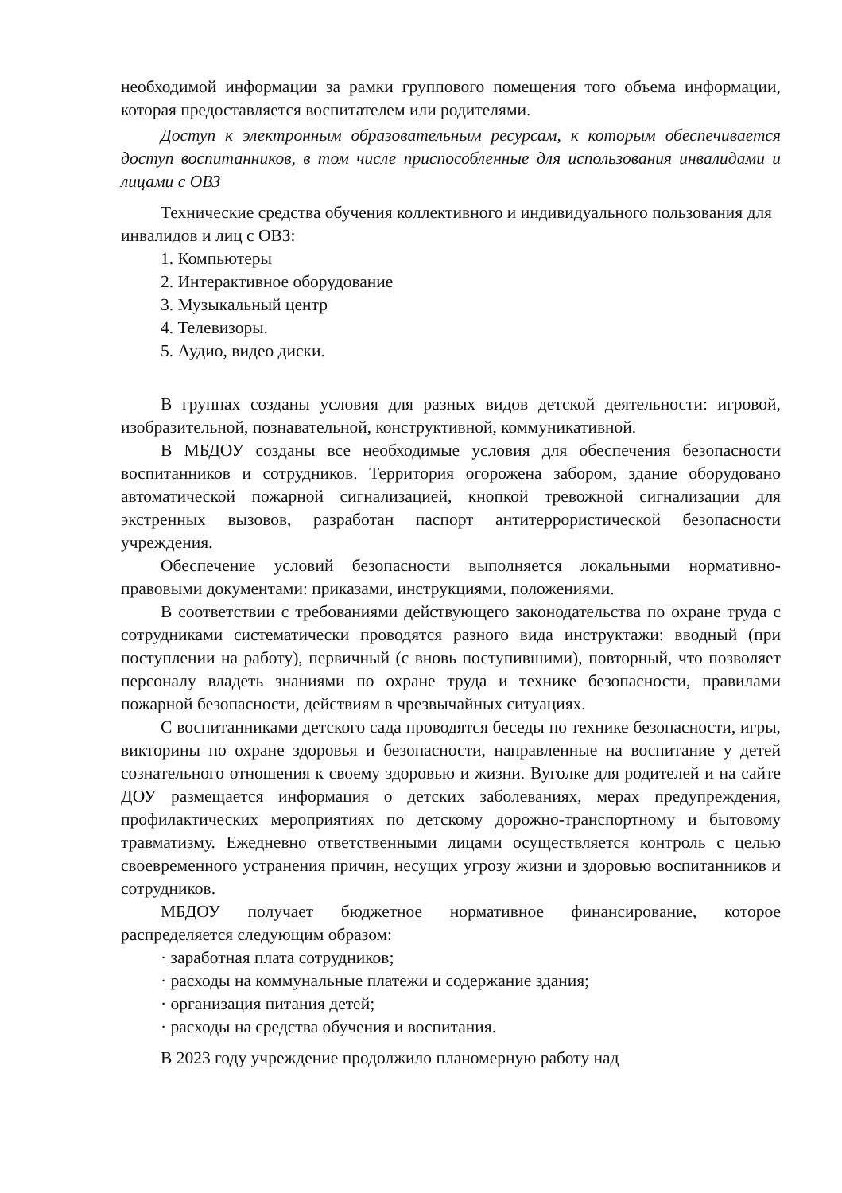необходимой информации за рамки группового помещения того объема информации, которая предоставляется воспитателем или родителями.
Доступ к электронным образовательным ресурсам, к которым обеспечивается доступ воспитанников, в том числе приспособленные для использования инвалидами и лицами с ОВЗ
Технические средства обучения коллективного и индивидуального пользования для инвалидов и лиц с ОВЗ:
1. Компьютеры
2. Интерактивное оборудование
3. Музыкальный центр
4. Телевизоры.
5. Аудио, видео диски.
В группах созданы условия для разных видов детской деятельности: игровой, изобразительной, познавательной, конструктивной, коммуникативной.
В МБДОУ созданы все необходимые условия для обеспечения безопасности воспитанников и сотрудников. Территория огорожена забором, здание оборудовано автоматической пожарной сигнализацией, кнопкой тревожной сигнализации для экстренных вызовов, разработан паспорт антитеррористической безопасности учреждения.
Обеспечение условий безопасности выполняется локальными нормативно-правовыми документами: приказами, инструкциями, положениями.
В соответствии с требованиями действующего законодательства по охране труда с сотрудниками систематически проводятся разного вида инструктажи: вводный (при поступлении на работу), первичный (с вновь поступившими), повторный, что позволяет персоналу владеть знаниями по охране труда и технике безопасности, правилами пожарной безопасности, действиям в чрезвычайных ситуациях.
С воспитанниками детского сада проводятся беседы по технике безопасности, игры, викторины по охране здоровья и безопасности, направленные на воспитание у детей сознательного отношения к своему здоровью и жизни. Вуголке для родителей и на сайте ДОУ размещается информация о детских заболеваниях, мерах предупреждения, профилактических мероприятиях по детскому дорожно-транспортному и бытовому травматизму. Ежедневно ответственными лицами осуществляется контроль с целью своевременного устранения причин, несущих угрозу жизни и здоровью воспитанников и сотрудников.
МБДОУ получает бюджетное нормативное финансирование, которое распределяется следующим образом:
· заработная плата сотрудников;
· расходы на коммунальные платежи и содержание здания;
· организация питания детей;
· расходы на средства обучения и воспитания.
В 2023 году учреждение продолжило планомерную работу над